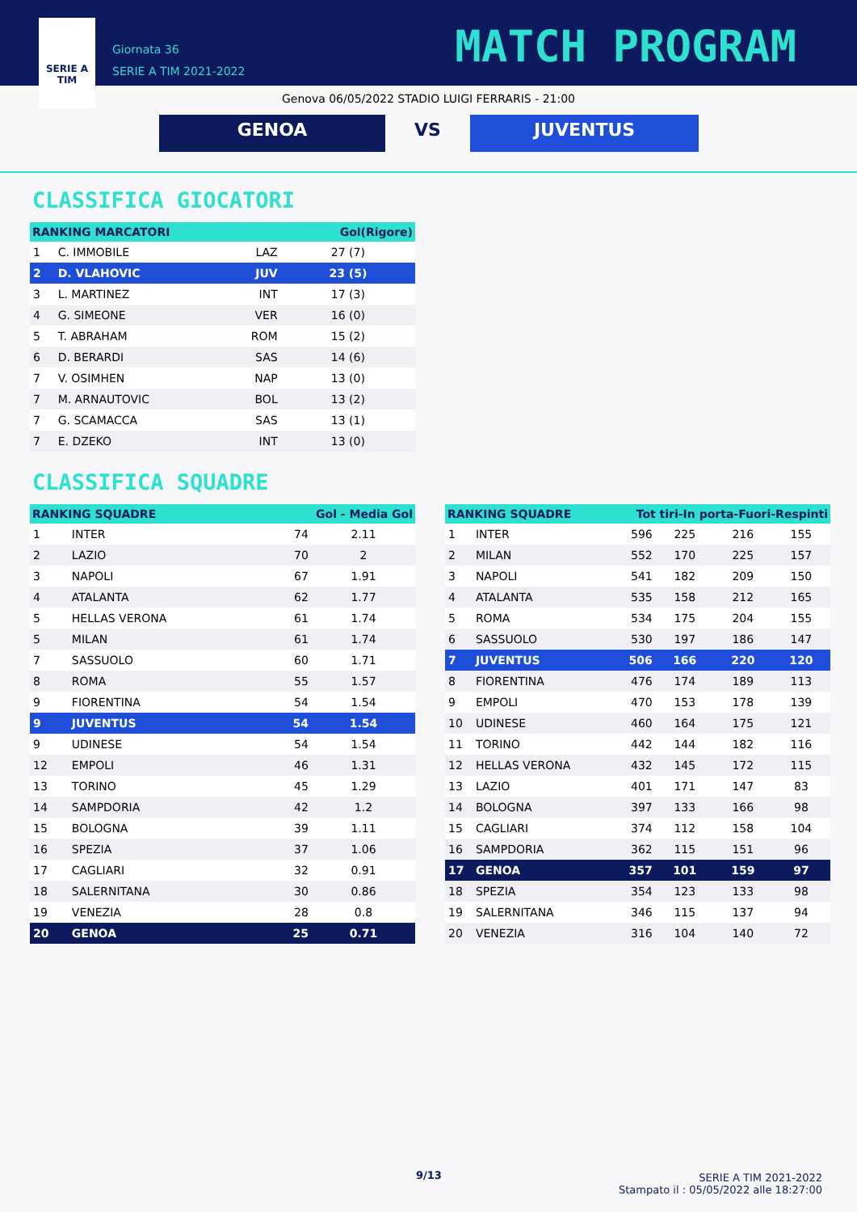SERIE A
TIM
Giornata 36
SERIE A TIM 2021-2022
MATCH PROGRAM
Genova 06/05/2022 STADIO LUIGI FERRARIS - 21:00
GENOA VS JUVENTUS
CLASSIFICA GIOCATORI
| RANKING MARCATORI | | | Gol(Rigore) |
| --- | --- | --- | --- |
| 1 | C. IMMOBILE | LAZ | 27 (7) |
| 2 | D. VLAHOVIC | JUV | 23 (5) |
| 3 | L. MARTINEZ | INT | 17 (3) |
| 4 | G. SIMEONE | VER | 16 (0) |
| 5 | T. ABRAHAM | ROM | 15 (2) |
| 6 | D. BERARDI | SAS | 14 (6) |
| 7 | V. OSIMHEN | NAP | 13 (0) |
| 7 | M. ARNAUTOVIC | BOL | 13 (2) |
| 7 | G. SCAMACCA | SAS | 13 (1) |
| 7 | E. DZEKO | INT | 13 (0) |
CLASSIFICA SQUADRE
| RANKING SQUADRE | | Gol - Media Gol | |
| --- | --- | --- | --- |
| 1 | INTER | 74 | 2.11 |
| 2 | LAZIO | 70 | 2 |
| 3 | NAPOLI | 67 | 1.91 |
| 4 | ATALANTA | 62 | 1.77 |
| 5 | HELLAS VERONA | 61 | 1.74 |
| 5 | MILAN | 61 | 1.74 |
| 7 | SASSUOLO | 60 | 1.71 |
| 8 | ROMA | 55 | 1.57 |
| 9 | FIORENTINA | 54 | 1.54 |
| 9 | JUVENTUS | 54 | 1.54 |
| 9 | UDINESE | 54 | 1.54 |
| 12 | EMPOLI | 46 | 1.31 |
| 13 | TORINO | 45 | 1.29 |
| 14 | SAMPDORIA | 42 | 1.2 |
| 15 | BOLOGNA | 39 | 1.11 |
| 16 | SPEZIA | 37 | 1.06 |
| 17 | CAGLIARI | 32 | 0.91 |
| 18 | SALERNITANA | 30 | 0.86 |
| 19 | VENEZIA | 28 | 0.8 |
| 20 | GENOA | 25 | 0.71 |
| RANKING SQUADRE | | Tot tiri-In porta-Fuori-Respinti | | | |
| --- | --- | --- | --- | --- | --- |
| 1 | INTER | 596 | 225 | 216 | 155 |
| 2 | MILAN | 552 | 170 | 225 | 157 |
| 3 | NAPOLI | 541 | 182 | 209 | 150 |
| 4 | ATALANTA | 535 | 158 | 212 | 165 |
| 5 | ROMA | 534 | 175 | 204 | 155 |
| 6 | SASSUOLO | 530 | 197 | 186 | 147 |
| 7 | JUVENTUS | 506 | 166 | 220 | 120 |
| 8 | FIORENTINA | 476 | 174 | 189 | 113 |
| 9 | EMPOLI | 470 | 153 | 178 | 139 |
| 10 | UDINESE | 460 | 164 | 175 | 121 |
| 11 | TORINO | 442 | 144 | 182 | 116 |
| 12 | HELLAS VERONA | 432 | 145 | 172 | 115 |
| 13 | LAZIO | 401 | 171 | 147 | 83 |
| 14 | BOLOGNA | 397 | 133 | 166 | 98 |
| 15 | CAGLIARI | 374 | 112 | 158 | 104 |
| 16 | SAMPDORIA | 362 | 115 | 151 | 96 |
| 17 | GENOA | 357 | 101 | 159 | 97 |
| 18 | SPEZIA | 354 | 123 | 133 | 98 |
| 19 | SALERNITANA | 346 | 115 | 137 | 94 |
| 20 | VENEZIA | 316 | 104 | 140 | 72 |
9/13
SERIE A TIM 2021-2022
Stampato il : 05/05/2022 alle 18:27:00